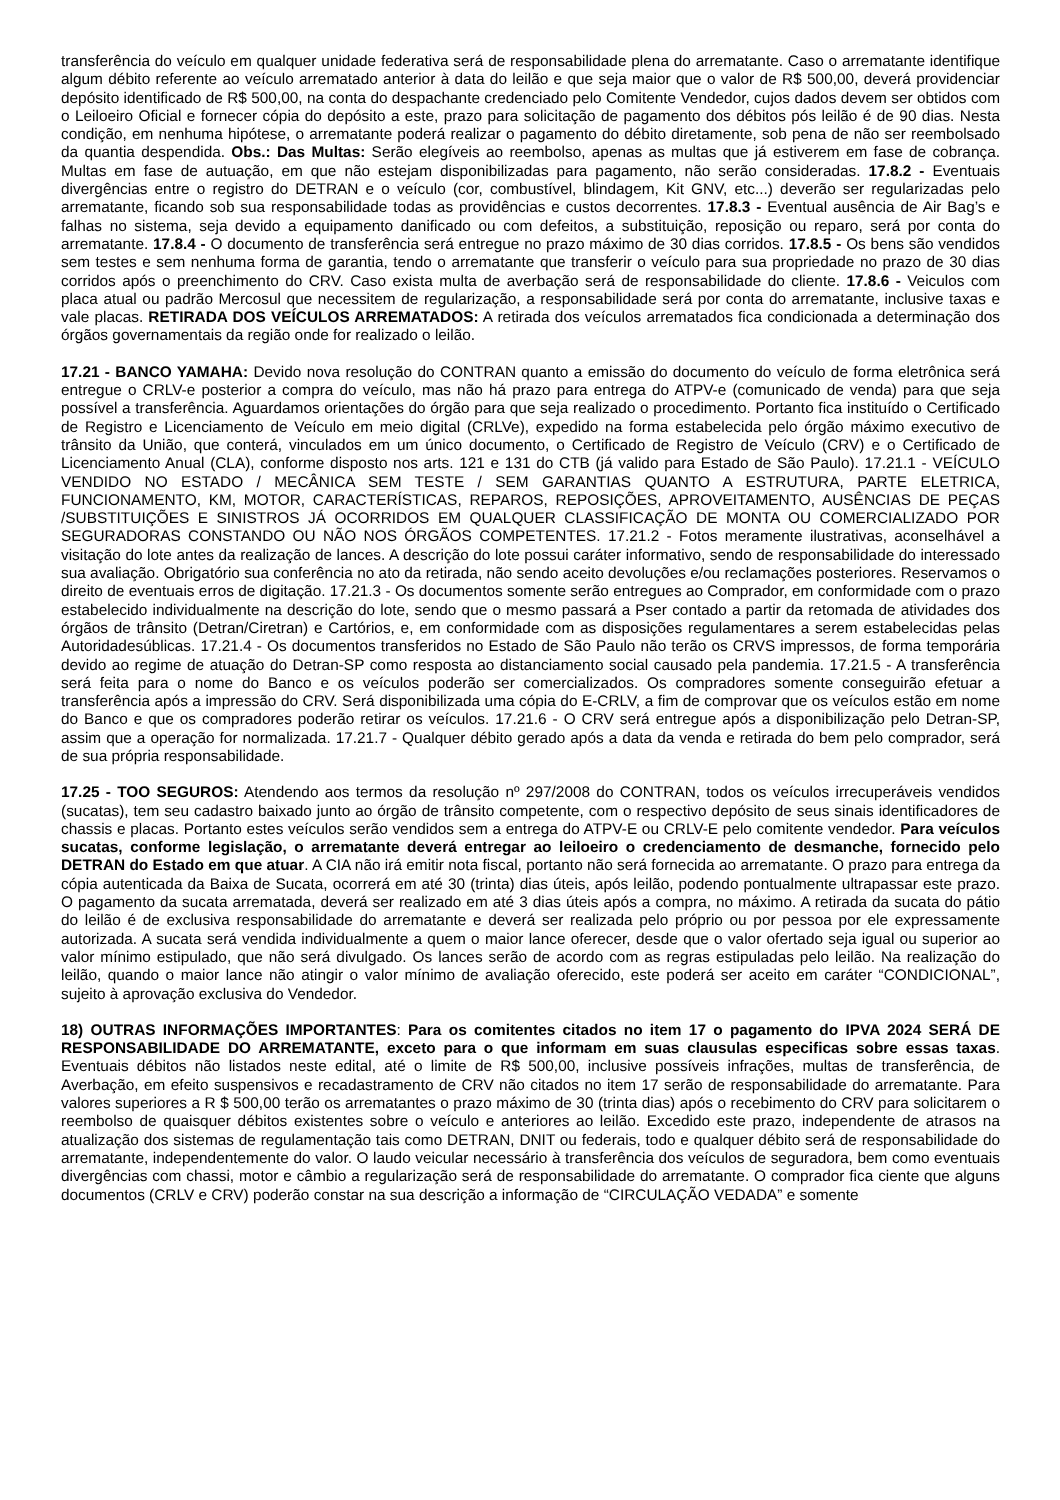transferência do veículo em qualquer unidade federativa será de responsabilidade plena do arrematante. Caso o arrematante identifique algum débito referente ao veículo arrematado anterior à data do leilão e que seja maior que o valor de R$ 500,00, deverá providenciar depósito identificado de R$ 500,00, na conta do despachante credenciado pelo Comitente Vendedor, cujos dados devem ser obtidos com o Leiloeiro Oficial e fornecer cópia do depósito a este, prazo para solicitação de pagamento dos débitos pós leilão é de 90 dias. Nesta condição, em nenhuma hipótese, o arrematante poderá realizar o pagamento do débito diretamente, sob pena de não ser reembolsado da quantia despendida. Obs.: Das Multas: Serão elegíveis ao reembolso, apenas as multas que já estiverem em fase de cobrança. Multas em fase de autuação, em que não estejam disponibilizadas para pagamento, não serão consideradas. 17.8.2 - Eventuais divergências entre o registro do DETRAN e o veículo (cor, combustível, blindagem, Kit GNV, etc...) deverão ser regularizadas pelo arrematante, ficando sob sua responsabilidade todas as providências e custos decorrentes. 17.8.3 - Eventual ausência de Air Bag’s e falhas no sistema, seja devido a equipamento danificado ou com defeitos, a substituição, reposição ou reparo, será por conta do arrematante. 17.8.4 - O documento de transferência será entregue no prazo máximo de 30 dias corridos. 17.8.5 - Os bens são vendidos sem testes e sem nenhuma forma de garantia, tendo o arrematante que transferir o veículo para sua propriedade no prazo de 30 dias corridos após o preenchimento do CRV. Caso exista multa de averbação será de responsabilidade do cliente. 17.8.6 - Veiculos com placa atual ou padrão Mercosul que necessitem de regularização, a responsabilidade será por conta do arrematante, inclusive taxas e vale placas. RETIRADA DOS VEÍCULOS ARREMATADOS: A retirada dos veículos arrematados fica condicionada a determinação dos órgãos governamentais da região onde for realizado o leilão.
17.21 - BANCO YAMAHA: Devido nova resolução do CONTRAN quanto a emissão do documento do veículo de forma eletrônica será entregue o CRLV-e posterior a compra do veículo, mas não há prazo para entrega do ATPV-e (comunicado de venda) para que seja possível a transferência. Aguardamos orientações do órgão para que seja realizado o procedimento. Portanto fica instituído o Certificado de Registro e Licenciamento de Veículo em meio digital (CRLVe), expedido na forma estabelecida pelo órgão máximo executivo de trânsito da União, que conterá, vinculados em um único documento, o Certificado de Registro de Veículo (CRV) e o Certificado de Licenciamento Anual (CLA), conforme disposto nos arts. 121 e 131 do CTB (já valido para Estado de São Paulo). 17.21.1 - VEÍCULO VENDIDO NO ESTADO / MECÂNICA SEM TESTE / SEM GARANTIAS QUANTO A ESTRUTURA, PARTE ELETRICA, FUNCIONAMENTO, KM, MOTOR, CARACTERÍSTICAS, REPAROS, REPOSIÇÕES, APROVEITAMENTO, AUSÊNCIAS DE PEÇAS /SUBSTITUIÇÕES E SINISTROS JÁ OCORRIDOS EM QUALQUER CLASSIFICAÇÃO DE MONTA OU COMERCIALIZADO POR SEGURADORAS CONSTANDO OU NÃO NOS ÓRGÃOS COMPETENTES. 17.21.2 - Fotos meramente ilustrativas, aconselhável a visitação do lote antes da realização de lances. A descrição do lote possui caráter informativo, sendo de responsabilidade do interessado sua avaliação. Obrigatório sua conferência no ato da retirada, não sendo aceito devoluções e/ou reclamações posteriores. Reservamos o direito de eventuais erros de digitação. 17.21.3 - Os documentos somente serão entregues ao Comprador, em conformidade com o prazo estabelecido individualmente na descrição do lote, sendo que o mesmo passará a Pser contado a partir da retomada de atividades dos órgãos de trânsito (Detran/Ciretran) e Cartórios, e, em conformidade com as disposições regulamentares a serem estabelecidas pelas Autoridadesúblicas. 17.21.4 - Os documentos transferidos no Estado de São Paulo não terão os CRVS impressos, de forma temporária devido ao regime de atuação do Detran-SP como resposta ao distanciamento social causado pela pandemia. 17.21.5 - A transferência será feita para o nome do Banco e os veículos poderão ser comercializados. Os compradores somente conseguirão efetuar a transferência após a impressão do CRV. Será disponibilizada uma cópia do E-CRLV, a fim de comprovar que os veículos estão em nome do Banco e que os compradores poderão retirar os veículos. 17.21.6 - O CRV será entregue após a disponibilização pelo Detran-SP, assim que a operação for normalizada. 17.21.7 - Qualquer débito gerado após a data da venda e retirada do bem pelo comprador, será de sua própria responsabilidade.
17.25 - TOO SEGUROS: Atendendo aos termos da resolução nº 297/2008 do CONTRAN, todos os veículos irrecuperáveis vendidos (sucatas), tem seu cadastro baixado junto ao órgão de trânsito competente, com o respectivo depósito de seus sinais identificadores de chassis e placas. Portanto estes veículos serão vendidos sem a entrega do ATPV-E ou CRLV-E pelo comitente vendedor. Para veículos sucatas, conforme legislação, o arrematante deverá entregar ao leiloeiro o credenciamento de desmanche, fornecido pelo DETRAN do Estado em que atuar. A CIA não irá emitir nota fiscal, portanto não será fornecida ao arrematante. O prazo para entrega da cópia autenticada da Baixa de Sucata, ocorrerá em até 30 (trinta) dias úteis, após leilão, podendo pontualmente ultrapassar este prazo. O pagamento da sucata arrematada, deverá ser realizado em até 3 dias úteis após a compra, no máximo. A retirada da sucata do pátio do leilão é de exclusiva responsabilidade do arrematante e deverá ser realizada pelo próprio ou por pessoa por ele expressamente autorizada. A sucata será vendida individualmente a quem o maior lance oferecer, desde que o valor ofertado seja igual ou superior ao valor mínimo estipulado, que não será divulgado. Os lances serão de acordo com as regras estipuladas pelo leilão. Na realização do leilão, quando o maior lance não atingir o valor mínimo de avaliação oferecido, este poderá ser aceito em caráter “CONDICIONAL”, sujeito à aprovação exclusiva do Vendedor.
18) OUTRAS INFORMAÇÕES IMPORTANTES: Para os comitentes citados no item 17 o pagamento do IPVA 2024 SERÁ DE RESPONSABILIDADE DO ARREMATANTE, exceto para o que informam em suas clausulas especificas sobre essas taxas. Eventuais débitos não listados neste edital, até o limite de R$ 500,00, inclusive possíveis infrações, multas de transferência, de Averbação, em efeito suspensivos e recadastramento de CRV não citados no item 17 serão de responsabilidade do arrematante. Para valores superiores a R $ 500,00 terão os arrematantes o prazo máximo de 30 (trinta dias) após o recebimento do CRV para solicitarem o reembolso de quaisquer débitos existentes sobre o veículo e anteriores ao leilão. Excedido este prazo, independente de atrasos na atualização dos sistemas de regulamentação tais como DETRAN, DNIT ou federais, todo e qualquer débito será de responsabilidade do arrematante, independentemente do valor. O laudo veicular necessário à transferência dos veículos de seguradora, bem como eventuais divergências com chassi, motor e câmbio a regularização será de responsabilidade do arrematante. O comprador fica ciente que alguns documentos (CRLV e CRV) poderão constar na sua descrição a informação de “CIRCULAÇÃO VEDADA” e somente